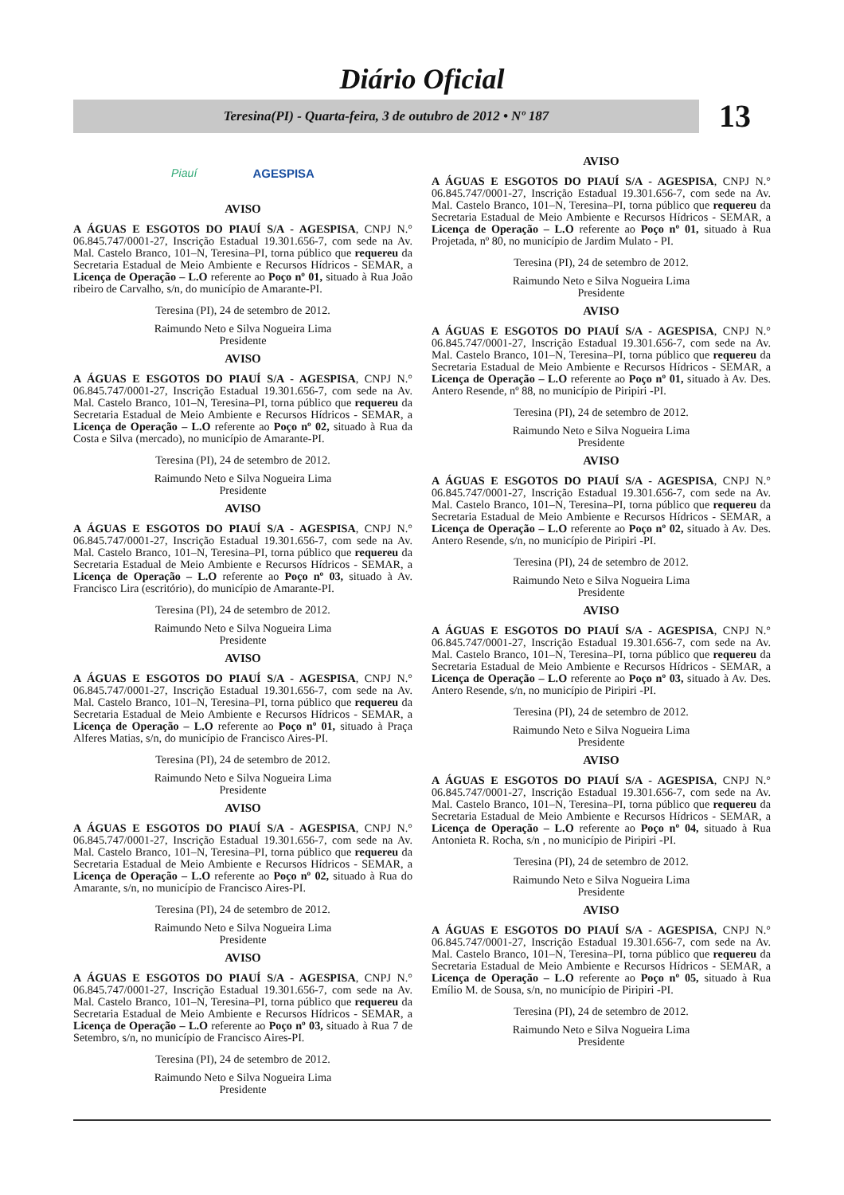Diário Oficial
Teresina(PI) - Quarta-feira, 3 de outubro de 2012 • Nº 187
13
Piauí AGESPISA
AVISO
A ÁGUAS E ESGOTOS DO PIAUÍ S/A - AGESPISA, CNPJ N.° 06.845.747/0001-27, Inscrição Estadual 19.301.656-7, com sede na Av. Mal. Castelo Branco, 101–N, Teresina–PI, torna público que requereu da Secretaria Estadual de Meio Ambiente e Recursos Hídricos - SEMAR, a Licença de Operação – L.O referente ao Poço nº 01, situado à Rua João ribeiro de Carvalho, s/n, do município de Amarante-PI.
Teresina (PI), 24 de setembro de 2012.
Raimundo Neto e Silva Nogueira Lima
Presidente
AVISO
A ÁGUAS E ESGOTOS DO PIAUÍ S/A - AGESPISA, CNPJ N.° 06.845.747/0001-27, Inscrição Estadual 19.301.656-7, com sede na Av. Mal. Castelo Branco, 101–N, Teresina–PI, torna público que requereu da Secretaria Estadual de Meio Ambiente e Recursos Hídricos - SEMAR, a Licença de Operação – L.O referente ao Poço nº 02, situado à Rua da Costa e Silva (mercado), no município de Amarante-PI.
Teresina (PI), 24 de setembro de 2012.
Raimundo Neto e Silva Nogueira Lima
Presidente
AVISO
A ÁGUAS E ESGOTOS DO PIAUÍ S/A - AGESPISA, CNPJ N.° 06.845.747/0001-27, Inscrição Estadual 19.301.656-7, com sede na Av. Mal. Castelo Branco, 101–N, Teresina–PI, torna público que requereu da Secretaria Estadual de Meio Ambiente e Recursos Hídricos - SEMAR, a Licença de Operação – L.O referente ao Poço nº 03, situado à Av. Francisco Lira (escritório), do município de Amarante-PI.
Teresina (PI), 24 de setembro de 2012.
Raimundo Neto e Silva Nogueira Lima
Presidente
AVISO
A ÁGUAS E ESGOTOS DO PIAUÍ S/A - AGESPISA, CNPJ N.° 06.845.747/0001-27, Inscrição Estadual 19.301.656-7, com sede na Av. Mal. Castelo Branco, 101–N, Teresina–PI, torna público que requereu da Secretaria Estadual de Meio Ambiente e Recursos Hídricos - SEMAR, a Licença de Operação – L.O referente ao Poço nº 01, situado à Praça Alferes Matias, s/n, do município de Francisco Aires-PI.
Teresina (PI), 24 de setembro de 2012.
Raimundo Neto e Silva Nogueira Lima
Presidente
AVISO
A ÁGUAS E ESGOTOS DO PIAUÍ S/A - AGESPISA, CNPJ N.° 06.845.747/0001-27, Inscrição Estadual 19.301.656-7, com sede na Av. Mal. Castelo Branco, 101–N, Teresina–PI, torna público que requereu da Secretaria Estadual de Meio Ambiente e Recursos Hídricos - SEMAR, a Licença de Operação – L.O referente ao Poço nº 02, situado à Rua do Amarante, s/n, no município de Francisco Aires-PI.
Teresina (PI), 24 de setembro de 2012.
Raimundo Neto e Silva Nogueira Lima
Presidente
AVISO
A ÁGUAS E ESGOTOS DO PIAUÍ S/A - AGESPISA, CNPJ N.° 06.845.747/0001-27, Inscrição Estadual 19.301.656-7, com sede na Av. Mal. Castelo Branco, 101–N, Teresina–PI, torna público que requereu da Secretaria Estadual de Meio Ambiente e Recursos Hídricos - SEMAR, a Licença de Operação – L.O referente ao Poço nº 03, situado à Rua 7 de Setembro, s/n, no município de Francisco Aires-PI.
Teresina (PI), 24 de setembro de 2012.
Raimundo Neto e Silva Nogueira Lima
Presidente
AVISO
A ÁGUAS E ESGOTOS DO PIAUÍ S/A - AGESPISA, CNPJ N.° 06.845.747/0001-27, Inscrição Estadual 19.301.656-7, com sede na Av. Mal. Castelo Branco, 101–N, Teresina–PI, torna público que requereu da Secretaria Estadual de Meio Ambiente e Recursos Hídricos - SEMAR, a Licença de Operação – L.O referente ao Poço nº 01, situado à Rua Projetada, nº 80, no município de Jardim Mulato - PI.
Teresina (PI), 24 de setembro de 2012.
Raimundo Neto e Silva Nogueira Lima
Presidente
AVISO
A ÁGUAS E ESGOTOS DO PIAUÍ S/A - AGESPISA, CNPJ N.° 06.845.747/0001-27, Inscrição Estadual 19.301.656-7, com sede na Av. Mal. Castelo Branco, 101–N, Teresina–PI, torna público que requereu da Secretaria Estadual de Meio Ambiente e Recursos Hídricos - SEMAR, a Licença de Operação – L.O referente ao Poço nº 01, situado à Av. Des. Antero Resende, nº 88, no município de Piripiri -PI.
Teresina (PI), 24 de setembro de 2012.
Raimundo Neto e Silva Nogueira Lima
Presidente
AVISO
A ÁGUAS E ESGOTOS DO PIAUÍ S/A - AGESPISA, CNPJ N.° 06.845.747/0001-27, Inscrição Estadual 19.301.656-7, com sede na Av. Mal. Castelo Branco, 101–N, Teresina–PI, torna público que requereu da Secretaria Estadual de Meio Ambiente e Recursos Hídricos - SEMAR, a Licença de Operação – L.O referente ao Poço nº 02, situado à Av. Des. Antero Resende, s/n, no município de Piripiri -PI.
Teresina (PI), 24 de setembro de 2012.
Raimundo Neto e Silva Nogueira Lima
Presidente
AVISO
A ÁGUAS E ESGOTOS DO PIAUÍ S/A - AGESPISA, CNPJ N.° 06.845.747/0001-27, Inscrição Estadual 19.301.656-7, com sede na Av. Mal. Castelo Branco, 101–N, Teresina–PI, torna público que requereu da Secretaria Estadual de Meio Ambiente e Recursos Hídricos - SEMAR, a Licença de Operação – L.O referente ao Poço nº 03, situado à Av. Des. Antero Resende, s/n, no município de Piripiri -PI.
Teresina (PI), 24 de setembro de 2012.
Raimundo Neto e Silva Nogueira Lima
Presidente
AVISO
A ÁGUAS E ESGOTOS DO PIAUÍ S/A - AGESPISA, CNPJ N.° 06.845.747/0001-27, Inscrição Estadual 19.301.656-7, com sede na Av. Mal. Castelo Branco, 101–N, Teresina–PI, torna público que requereu da Secretaria Estadual de Meio Ambiente e Recursos Hídricos - SEMAR, a Licença de Operação – L.O referente ao Poço nº 04, situado à Rua Antonieta R. Rocha, s/n , no município de Piripiri -PI.
Teresina (PI), 24 de setembro de 2012.
Raimundo Neto e Silva Nogueira Lima
Presidente
AVISO
A ÁGUAS E ESGOTOS DO PIAUÍ S/A - AGESPISA, CNPJ N.° 06.845.747/0001-27, Inscrição Estadual 19.301.656-7, com sede na Av. Mal. Castelo Branco, 101–N, Teresina–PI, torna público que requereu da Secretaria Estadual de Meio Ambiente e Recursos Hídricos - SEMAR, a Licença de Operação – L.O referente ao Poço nº 05, situado à Rua Emílio M. de Sousa, s/n, no município de Piripiri -PI.
Teresina (PI), 24 de setembro de 2012.
Raimundo Neto e Silva Nogueira Lima
Presidente